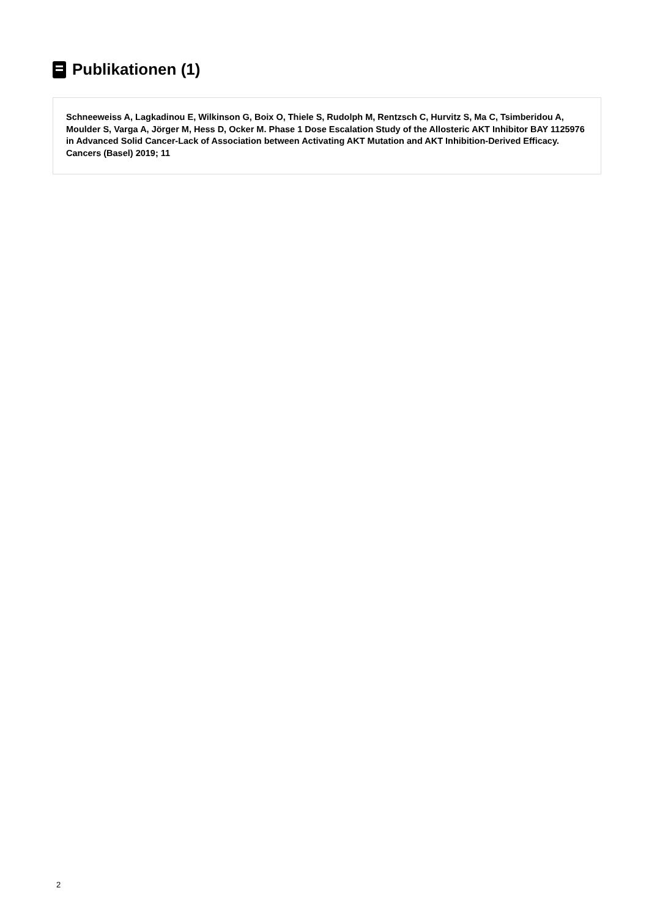Publikationen (1)
Schneeweiss A, Lagkadinou E, Wilkinson G, Boix O, Thiele S, Rudolph M, Rentzsch C, Hurvitz S, Ma C, Tsimberidou A, Moulder S, Varga A, Jörger M, Hess D, Ocker M. Phase 1 Dose Escalation Study of the Allosteric AKT Inhibitor BAY 1125976 in Advanced Solid Cancer-Lack of Association between Activating AKT Mutation and AKT Inhibition-Derived Efficacy. Cancers (Basel) 2019; 11
2